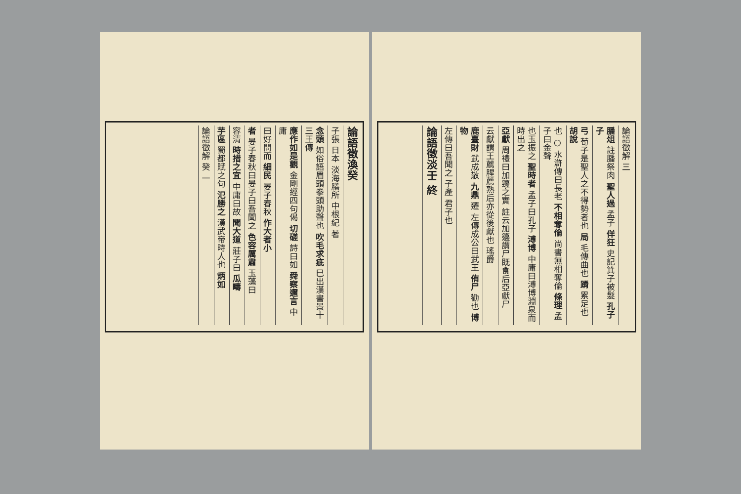論語徵渙癸
子張 日本 淡海膳所 中根紀 著
念頭 如俗語眉頭拳頭助聲也 吹毛求疵 巳出漢書景十三王傳
應作如是觀 金剛經四句偈 切磋 詩曰如 舜察邇言 中庸
曰好問而 細民 晏子春秋 作大者小
者 晏子春秋曰晏子曰吾聞之 色容厲肅 玉藻曰
容清 時措之宜 中庸曰故 聞大道 莊子曰 瓜疇
芋區 蜀都賦之句 氾勝之 漢武帝時人也 炳如
論語徵解 癸 一
論語徵解 三
膰俎 註膰祭肉 聖人過 孟子 佯狂 史記箕子被髮 孔子子
弓 荀子是聖人之不得勢者也 局 毛傳曲也 蹐 累足也 胡說
也 ○ 水滸傳曰長老 不相奪倫 尚書無相奪倫 條理 孟子曰金聲
也玉振之 聖時者 孟子曰孔子 溥博 中庸曰溥博淵泉而時出之
亞獻 周禮曰加籩之實 註云加籩謂尸既食后亞獻尸
云獻謂王薦腥薦熟后亦從後獻也 瑤爵
鹿臺財 武成散 九鼎 遷 左傳成公曰武王 侑尸 勸也 博物
左傳曰吾聞之 子產 君子也
論語徵淡壬 終